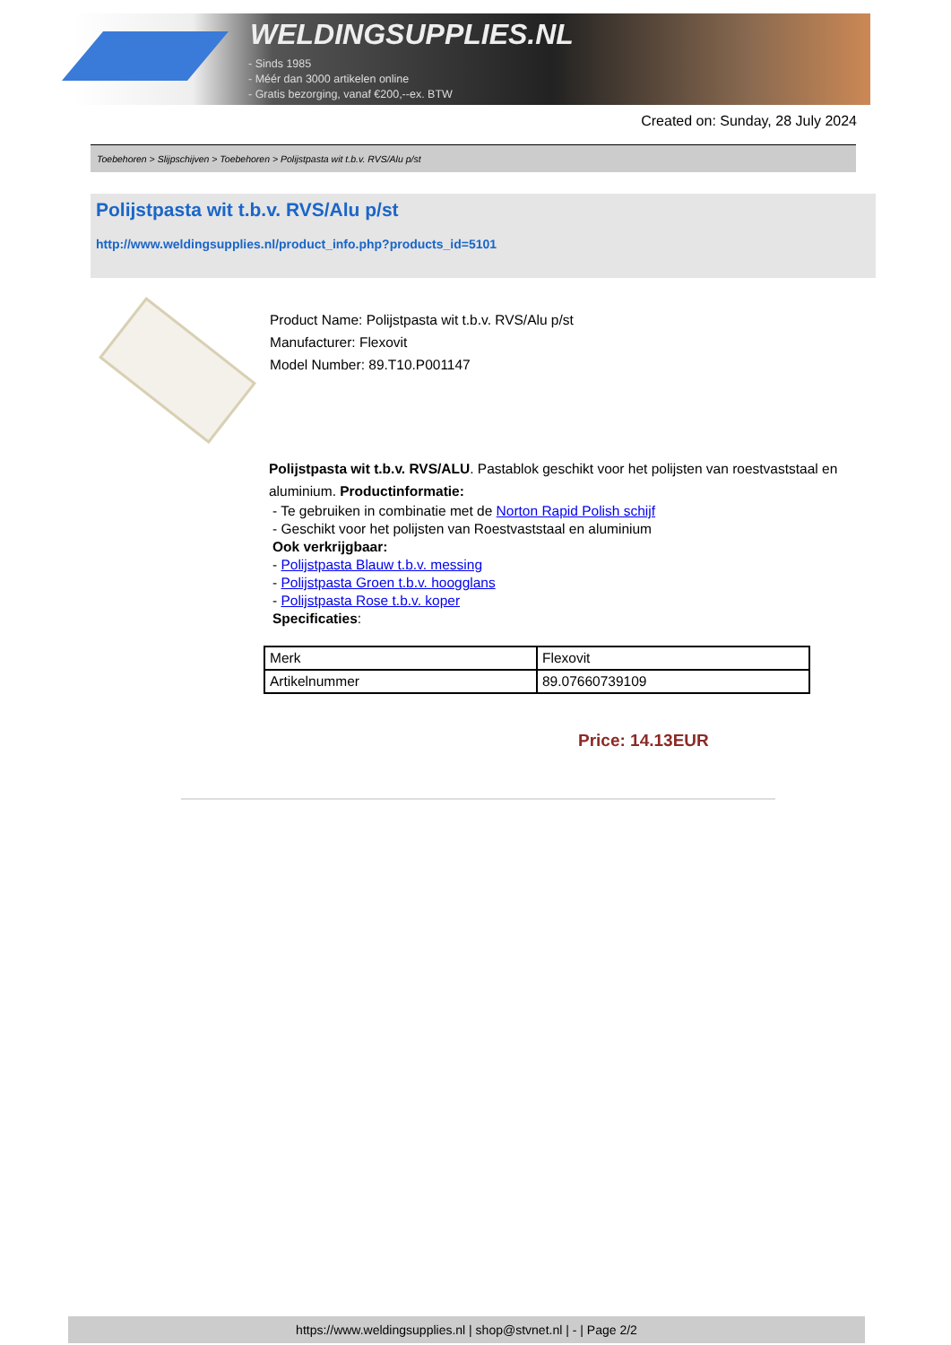WELDINGSUPPLIES.NL
- Sinds 1985
- Méér dan 3000 artikelen online
- Gratis bezorging, vanaf €200,--ex. BTW
Created on: Sunday, 28 July 2024
Toebehoren > Slijpschijven > Toebehoren > Polijstpasta wit t.b.v. RVS/Alu p/st
Polijstpasta wit t.b.v. RVS/Alu p/st
http://www.weldingsupplies.nl/product_info.php?products_id=5101
Product Name: Polijstpasta wit t.b.v. RVS/Alu p/st
Manufacturer: Flexovit
Model Number: 89.T10.P001147
Polijstpasta wit t.b.v. RVS/ALU. Pastablok geschikt voor het polijsten van roestvaststaal en aluminium. Productinformatie:
- Te gebruiken in combinatie met de Norton Rapid Polish schijf
- Geschikt voor het polijsten van Roestvaststaal en aluminium
Ook verkrijgbaar:
- Polijstpasta Blauw t.b.v. messing
- Polijstpasta Groen t.b.v. hoogglans
- Polijstpasta Rose t.b.v. koper
Specificaties:
| Merk | Flexovit |
| Artikelnummer | 89.07660739109 |
Price: 14.13EUR
https://www.weldingsupplies.nl | shop@stvnet.nl | - | Page 2/2